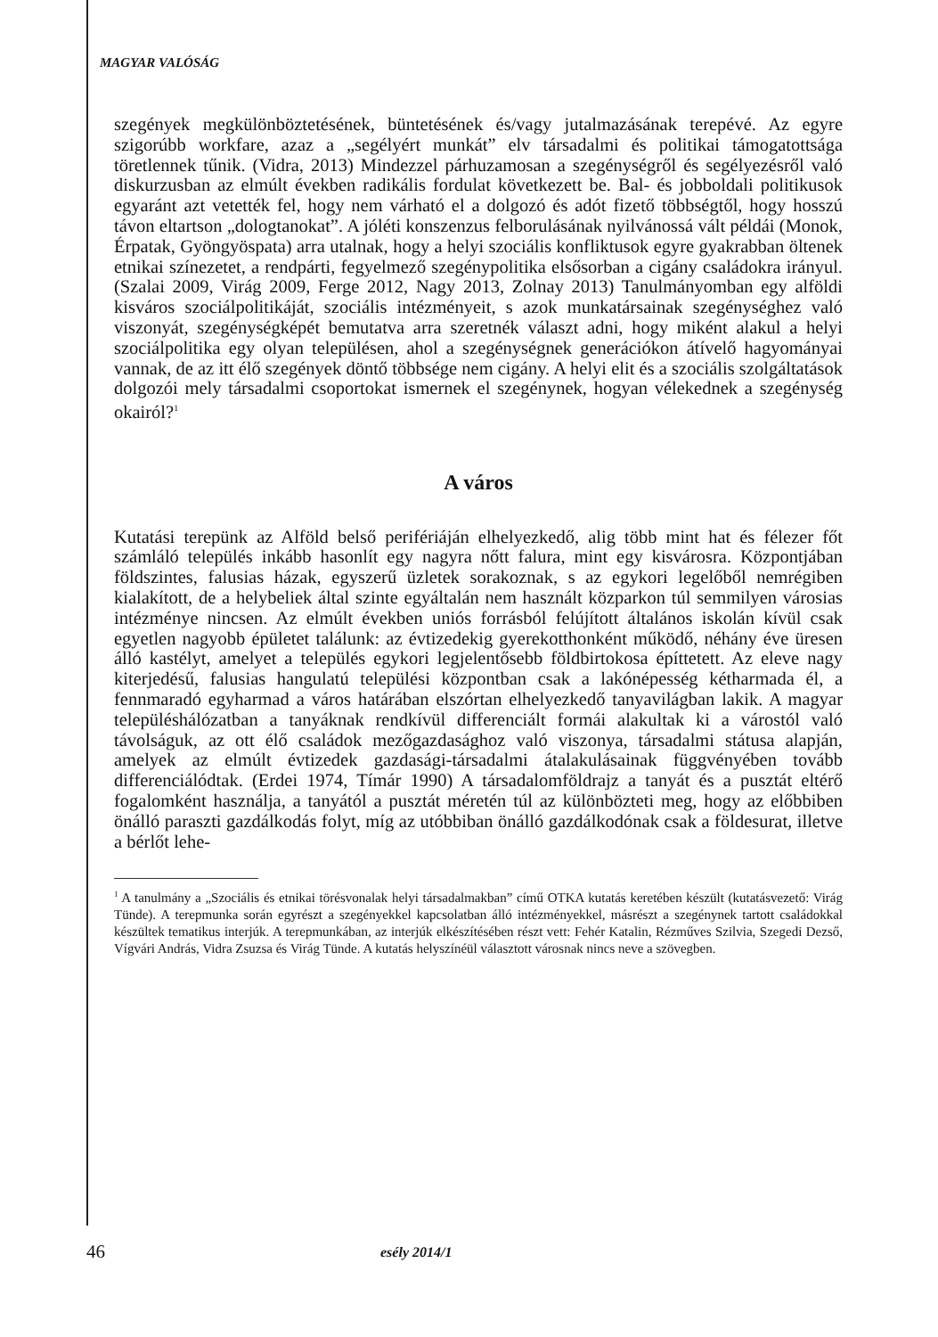MAGYAR VALÓSÁG
szegények megkülönböztetésének, büntetésének és/vagy jutalmazásának terepévé. Az egyre szigorúbb workfare, azaz a „segélyért munkát” elv társadalmi és politikai támogatottsága töretlennek tűnik. (Vidra, 2013) Mindezzel párhuzamosan a szegénységről és segélyezésről való diskurzusban az elmúlt években radikális fordulat következett be. Bal- és jobboldali politikusok egyaránt azt vetették fel, hogy nem várható el a dolgozó és adót fizető többségtől, hogy hosszú távon eltartson „dologtanokat”. A jóléti konszenzus felborulásának nyilvánossá vált példái (Monok, Érpatak, Gyöngyöspata) arra utalnak, hogy a helyi szociális konfliktusok egyre gyakrabban öltenek etnikai színezetet, a rendpárti, fegyelmező szegénypolitika elsősorban a cigány családokra irányul. (Szalai 2009, Virág 2009, Ferge 2012, Nagy 2013, Zolnay 2013) Tanulmányomban egy alföldi kisváros szociálpolitikáját, szociális intézményeit, s azok munkatársainak szegénységhez való viszonyát, szegénységképét bemutatva arra szeretnék választ adni, hogy miként alakul a helyi szociálpolitika egy olyan településen, ahol a szegénységnek generációkon átívelő hagyományai vannak, de az itt élő szegények döntő többsége nem cigány. A helyi elit és a szociális szolgáltatások dolgozói mely társadalmi csoportokat ismernek el szegénynek, hogyan vélekednek a szegénység okairól?<sup>1</sup>
A város
Kutatási terepünk az Alföld belső perifériáján elhelyezkedő, alig több mint hat és félezer főt számláló település inkább hasonlít egy nagyra nőtt falura, mint egy kisvárosra. Központjában földszintes, falusias házak, egyszerű üzletek sorakoznak, s az egykori legelőből nemrégiben kialakított, de a helybeliek által szinte egyáltalán nem használt közparkon túl semmilyen városias intézménye nincsen. Az elmúlt években uniós forrásból felújított általános iskolán kívül csak egyetlen nagyobb épületet találunk: az évtizedekig gyerekotthonként működő, néhány éve üresen álló kastélyt, amelyet a település egykori legjelentősebb földbirtokosa építtetett. Az eleve nagy kiterjedésű, falusias hangulatú települési központban csak a lakónépesség kétharmada él, a fennmaradó egyharmad a város határában elszórtan elhelyezkedő tanyavilágban lakik. A magyar településhálózatban a tanyáknak rendkívül differenciált formái alakultak ki a várostól való távolságuk, az ott élő családok mezőgazdasághoz való viszonya, társadalmi státusa alapján, amelyek az elmúlt évtizedek gazdasági-társadalmi átalakulásainak függvényében tovább differenciálódtak. (Erdei 1974, Tímár 1990) A társadalomföldrajz a tanyát és a pusztát eltérő fogalomként használja, a tanyától a pusztát méretén túl az különbözteti meg, hogy az előbbiben önálló paraszti gazdálkodás folyt, míg az utóbbiban önálló gazdálkodónak csak a földesurat, illetve a bérlőt lehe-
<sup>1</sup> A tanulmány a „Szociális és etnikai törésvonalak helyi társadalmakban” című OTKA kutatás keretében készült (kutatásvezető: Virág Tünde). A terepmunka során egyrészt a szegényekkel kapcsolatban álló intézményekkel, másrészt a szegénynek tartott családokkal készültek tematikus interjúk. A terepmunkában, az interjúk elkészítésében részt vett: Fehér Katalin, Rézműves Szilvia, Szegedi Dezső, Vígvári András, Vidra Zsuzsa és Virág Tünde. A kutatás helyszínéül választott városnak nincs neve a szövegben.
46 esély 2014/1